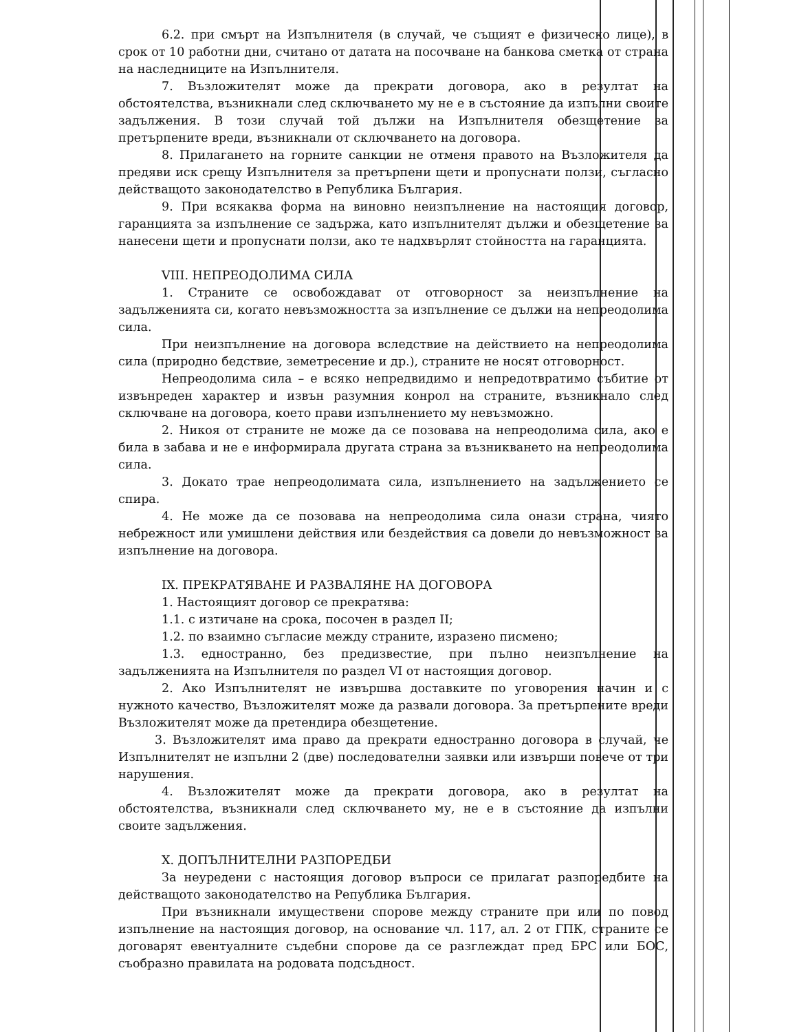6.2. при смърт на Изпълнителя (в случай, че същият е физическо лице), в срок от 10 работни дни, считано от датата на посочване на банкова сметка от страна на наследниците на Изпълнителя.
7. Възложителят може да прекрати договора, ако в резултат на обстоятелства, възникнали след сключването му не е в състояние да изпълни своите задължения. В този случай той дължи на Изпълнителя обезщетение за претърпените вреди, възникнали от сключването на договора.
8. Прилагането на горните санкции не отменя правото на Възложителя да предяви иск срещу Изпълнителя за претърпени щети и пропуснати ползи, съгласно действащото законодателство в Република България.
9. При всякаква форма на виновно неизпълнение на настоящия договор, гаранцията за изпълнение се задържа, като изпълнителят дължи и обезщетение за нанесени щети и пропуснати ползи, ако те надхвърлят стойността на гаранцията.
VIII. НЕПРЕОДОЛИМА СИЛА
1. Страните се освобождават от отговорност за неизпълнение на задълженията си, когато невъзможността за изпълнение се дължи на непреодолима сила.
При неизпълнение на договора вследствие на действието на непреодолима сила (природно бедствие, земетресение и др.), страните не носят отговорност.
Непреодолима сила – е всяко непредвидимо и непредотвратимо събитие от извънреден характер и извън разумния конрол на страните, възникнало след сключване на договора, което прави изпълнението му невъзможно.
2. Никоя от страните не може да се позовава на непреодолима сила, ако е била в забава и не е информирала другата страна за възникването на непреодолима сила.
3. Докато трае непреодолимата сила, изпълнението на задължението се спира.
4. Не може да се позовава на непреодолима сила онази страна, чиято небрежност или умишлени действия или бездействия са довели до невъзможност за изпълнение на договора.
IX. ПРЕКРАТЯВАНЕ И РАЗВАЛЯНЕ НА ДОГОВОРА
1. Настоящият договор се прекратява:
1.1. с изтичане на срока, посочен в раздел II;
1.2. по взаимно съгласие между страните, изразено писмено;
1.3. едностранно, без предизвестие, при пълно неизпълнение на задълженията на Изпълнителя по раздел VI от настоящия договор.
2. Ако Изпълнителят не извършва доставките по уговорения начин и с нужното качество, Възложителят може да развали договора. За претърпените вреди Възложителят може да претендира обезщетение.
3. Възложителят има право да прекрати едностранно договора в случай, че Изпълнителят не изпълни 2 (две) последователни заявки или извърши повече от три нарушения.
4. Възложителят може да прекрати договора, ако в резултат на обстоятелства, възникнали след сключването му, не е в състояние да изпълни своите задължения.
X. ДОПЪЛНИТЕЛНИ РАЗПОРЕДБИ
За неуредени с настоящия договор въпроси се прилагат разпоредбите на действащото законодателство на Република България.
При възникнали имуществени спорове между страните при или по повод изпълнение на настоящия договор, на основание чл. 117, ал. 2 от ГПК, страните се договарят евентуалните съдебни спорове да се разглеждат пред БРС или БОС, съобразно правилата на родовата подсъдност.